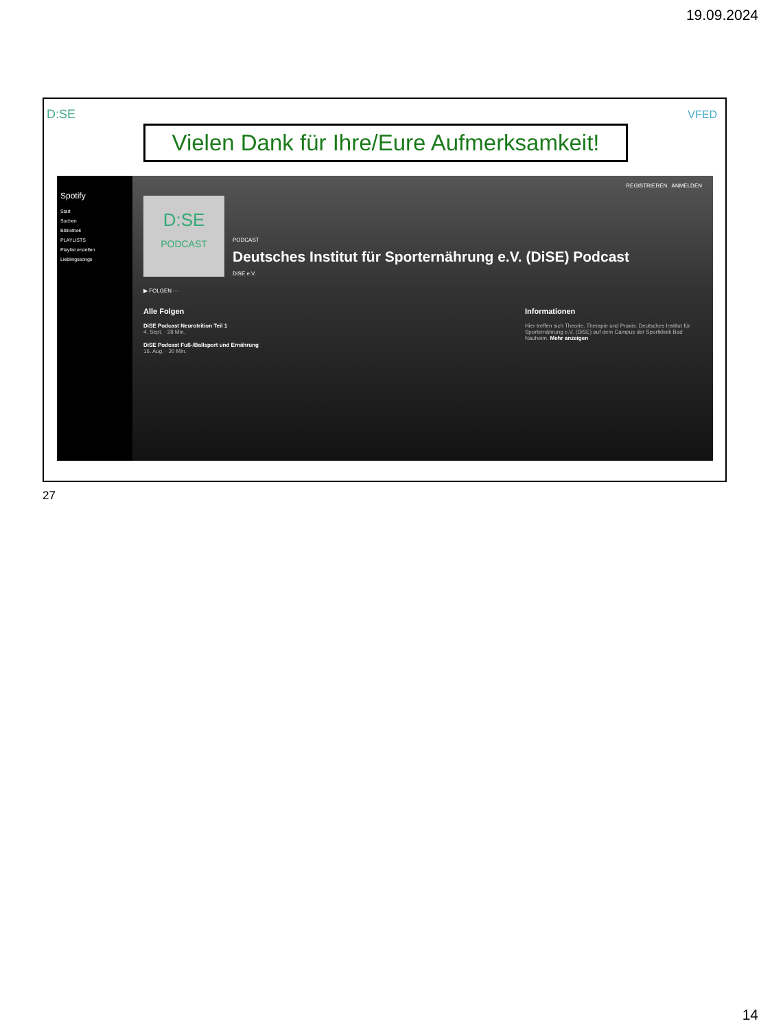19.09.2024
D:SE VFED
Vielen Dank für Ihre/Eure Aufmerksamkeit!
Spotify
Start
Suchen
Bibliothek
PLAYLISTS
Playlist erstellen
Lieblingssongs
REGISTRIEREN ANMELDEN
D:SE
PODCAST
PODCAST
Deutsches Institut für Sporternährung e.V. (DiSE) Podcast
DiSE e.V.
▶ FOLGEN ···
Alle Folgen
DiSE Podcast Neurotrition Teil 1
4. Sept. · 28 Min.
DiSE Podcast Fuß-/Ballsport und Ernährung
16. Aug. · 30 Min.
Informationen
Hier treffen sich Theorie, Therapie und Praxis: Deutsches Institut für Sporternährung e.V. (DiSE) auf dem Campus der Sportklinik Bad Nauheim. Mehr anzeigen
27
14